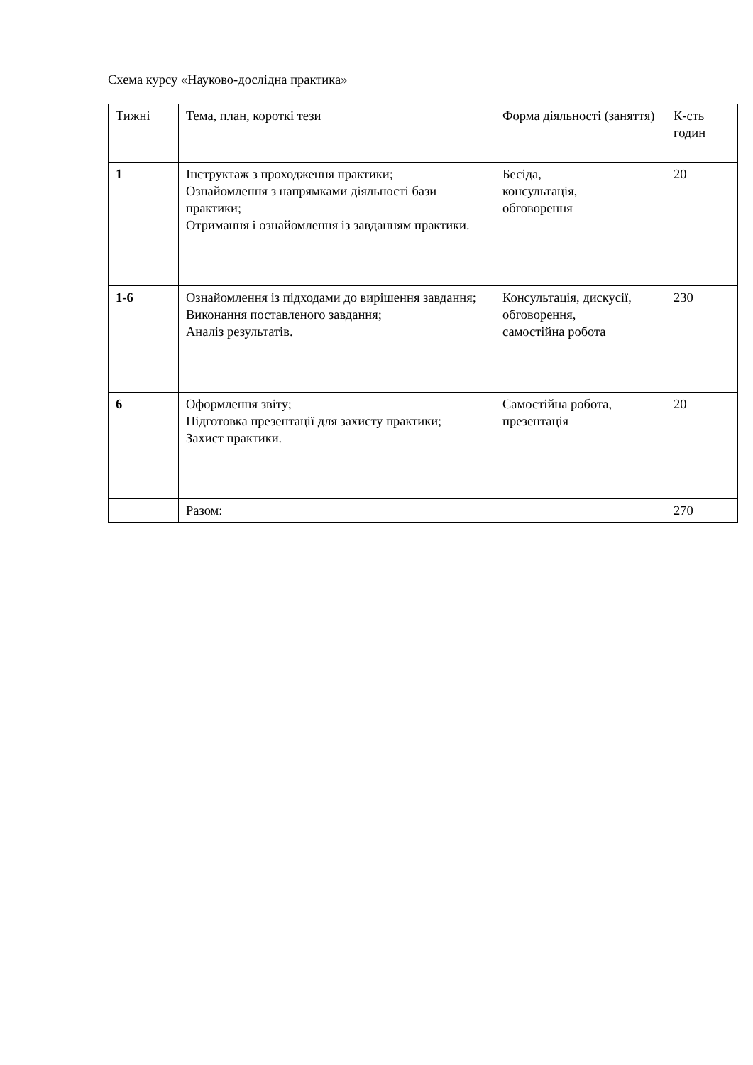Схема курсу «Науково-дослідна практика»
| Тижні | Тема, план, короткі тези | Форма діяльності (заняття) | К-сть годин |
| --- | --- | --- | --- |
| 1 | Інструктаж з проходження практики; Ознайомлення з напрямками діяльності бази практики; Отримання і ознайомлення із завданням практики. | Бесіда, консультація, обговорення | 20 |
| 1-6 | Ознайомлення із підходами до вирішення завдання; Виконання поставленого завдання; Аналіз результатів. | Консультація, дискусії, обговорення, самостійна робота | 230 |
| 6 | Оформлення звіту; Підготовка презентації для захисту практики; Захист практики. | Самостійна робота, презентація | 20 |
| | Разом: | | 270 |